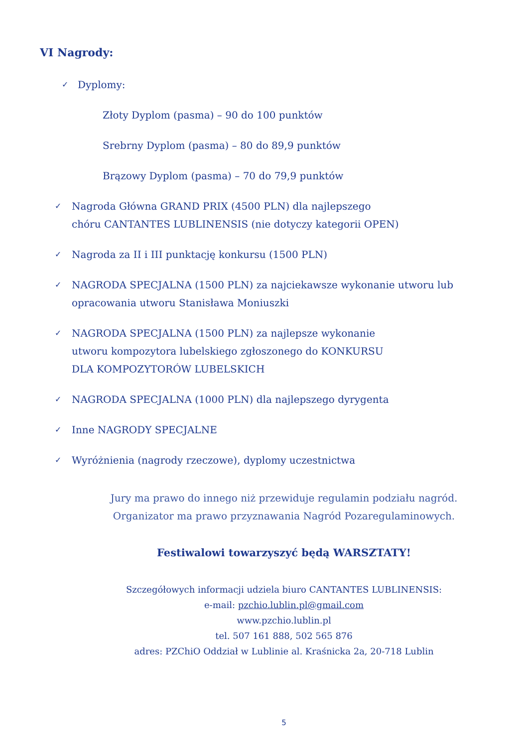VI Nagrody:
✓ Dyplomy:
Złoty Dyplom (pasma) – 90 do 100 punktów
Srebrny Dyplom (pasma) – 80 do 89,9 punktów
Brązowy Dyplom (pasma) – 70 do 79,9 punktów
✓ Nagroda Główna GRAND PRIX (4500 PLN) dla najlepszego
chóru CANTANTES LUBLINENSIS (nie dotyczy kategorii OPEN)
✓ Nagroda za II i III punktację konkursu (1500 PLN)
✓ NAGRODA SPECJALNA (1500 PLN) za najciekawsze wykonanie utworu lub
opracowania utworu Stanisława Moniuszki
✓ NAGRODA SPECJALNA (1500 PLN) za najlepsze wykonanie
utworu kompozytora lubelskiego zgłoszonego do KONKURSU
DLA KOMPOZYTORÓW LUBELSKICH
✓ NAGRODA SPECJALNA (1000 PLN) dla najlepszego dyrygenta
✓ Inne NAGRODY SPECJALNE
✓ Wyróżnienia (nagrody rzeczowe), dyplomy uczestnictwa
Jury ma prawo do innego niż przewiduje regulamin podziału nagród.
Organizator ma prawo przyznawania Nagród Pozaregulaminowych.
Festiwalowi towarzyszyć będą WARSZTATY!
Szczegółowych informacji udziela biuro CANTANTES LUBLINENSIS:
e-mail: pzchio.lublin.pl@gmail.com
www.pzchio.lublin.pl
tel. 507 161 888, 502 565 876
adres: PZChiO Oddział w Lublinie al. Kraśnicka 2a, 20-718 Lublin
5